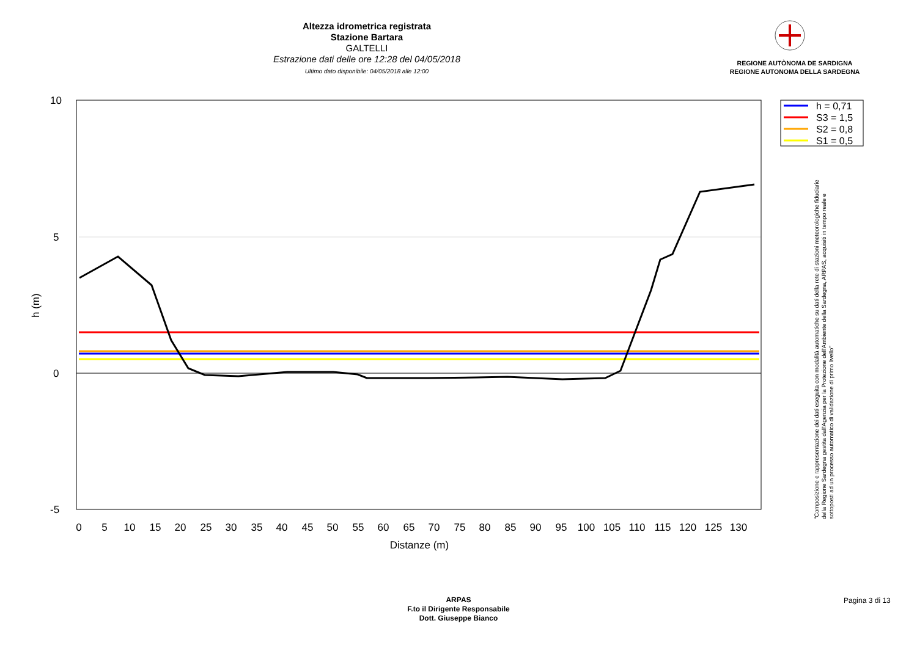Altezza idrometrica registrata
Stazione Bartara
GALTELLI
Estrazione dati delle ore 12:28 del 04/05/2018
Ultimo dato disponibile: 04/05/2018 alle 12:00
REGIONE AUTÒNOMA DE SARDIGNA
REGIONE AUTONOMA DELLA SARDEGNA
10
5
0
-5
h (m)
0
5
10
15
20
25
30
35
40
45
50
55
60
65
70
75
80
85
90
95
100
105
110
115
120
125
130
Distanze (m)
h = 0,71
S3 = 1,5
S2 = 0,8
S1 = 0,5
"Composizione e rappresentazione dei dati eseguita con modalità automatiche su dati della rete di stazioni meteorologiche fiduciarie della Regione Sardegna gestita dall'Agenzia per la Protezione dell'Ambiente della Sardegna, ARPAS, acquisiti in tempo reale e sottoposti ad un processo automatico di validazione di primo livello"
ARPAS
F.to il Dirigente Responsabile
Dott. Giuseppe Bianco
Pagina 3 di 13